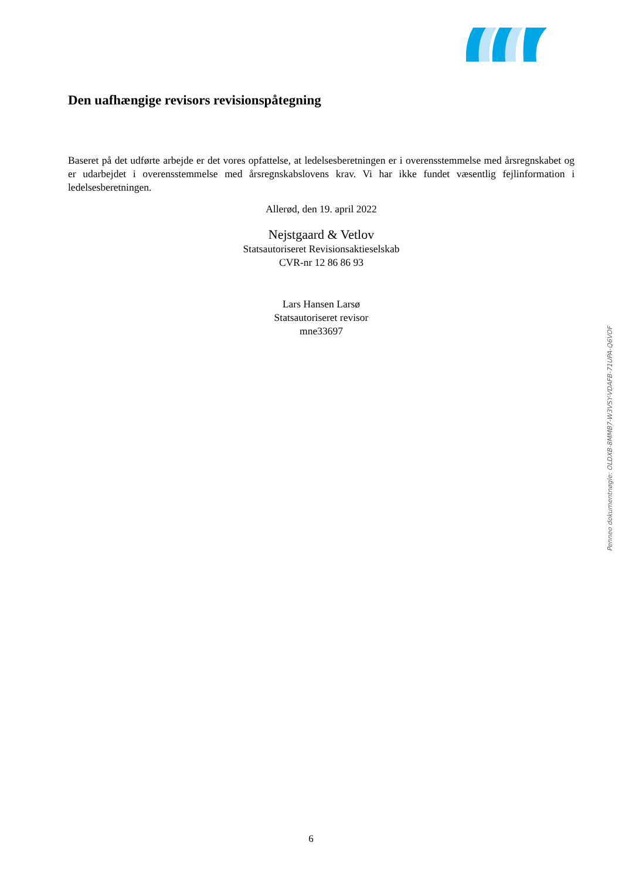Den uafhængige revisors revisionspåtegning
Baseret på det udførte arbejde er det vores opfattelse, at ledelsesberetningen er i overensstemmelse med årsregnskabet og er udarbejdet i overensstemmelse med årsregnskabslovens krav. Vi har ikke fundet væsentlig fejlinformation i ledelsesberetningen.
Allerød, den 19. april 2022
Nejstgaard & Vetlov
Statsautoriseret Revisionsaktieselskab
CVR-nr 12 86 86 93
Lars Hansen Larsø
Statsautoriseret revisor
mne33697
Penneo dokumentnøgle: OLDXB-8MMB7-W3VSY-VDAFB-71UPA-Q6VOF
6